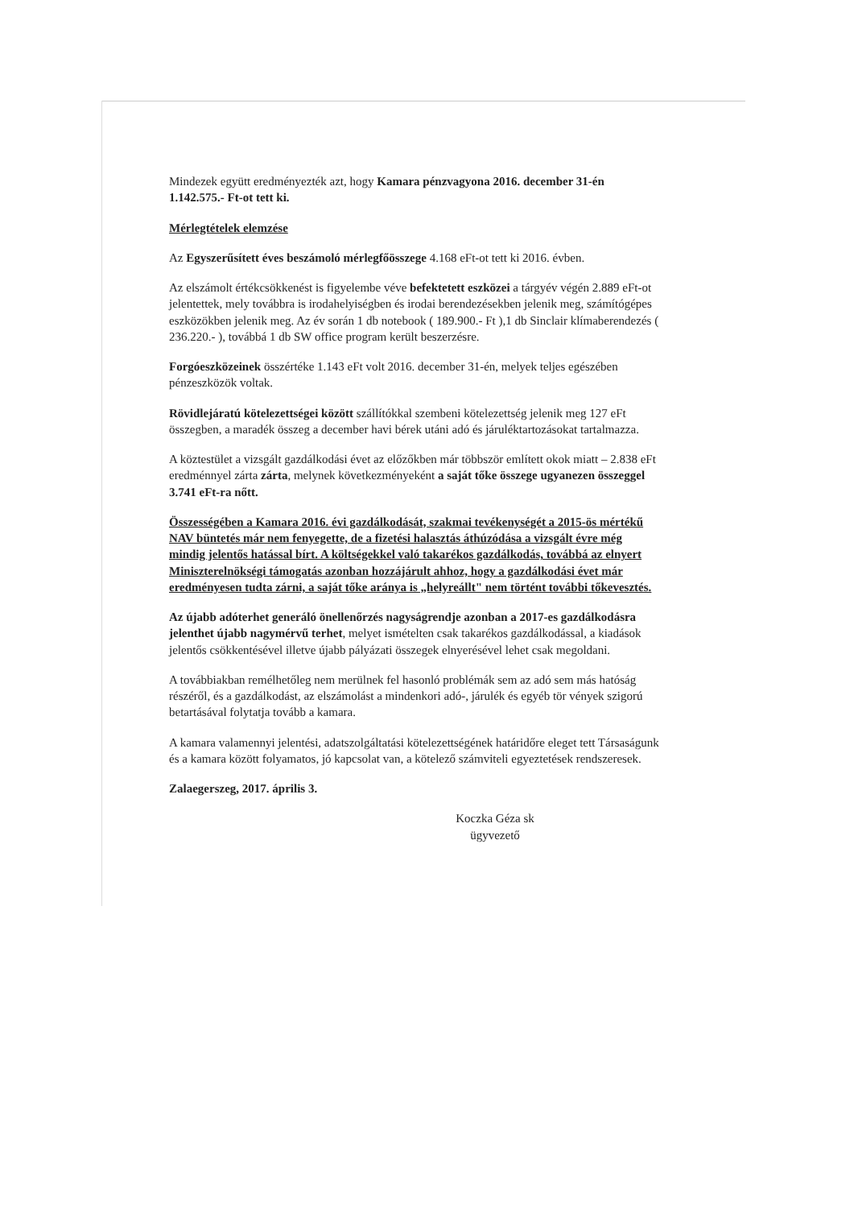Mindezek együtt eredményezték azt, hogy Kamara pénzvagyona 2016. december 31-én 1.142.575.- Ft-ot tett ki.
Mérlegtételek elemzése
Az Egyszerűsített éves beszámoló mérlegfőösszege 4.168 eFt-ot tett ki 2016. évben.
Az elszámolt értékcsökkenést is figyelembe véve befektetett eszközei a tárgyév végén 2.889 eFt-ot jelentettek, mely továbbra is irodahelyiségben és irodai berendezésekben jelenik meg, számítógépes eszközökben jelenik meg. Az év során 1 db notebook ( 189.900.- Ft ),1 db Sinclair klímaberendezés ( 236.220.- ), továbbá 1 db SW office program került beszerzésre.
Forgóeszközeinek összértéke 1.143 eFt volt 2016. december 31-én, melyek teljes egészében pénzeszközök voltak.
Rövidlejáratú kötelezettségei között szállítókkal szembeni kötelezettség jelenik meg 127 eFt összegben, a maradék összeg a december havi bérek utáni adó és járuléktartozásokat tartalmazza.
A köztestület a vizsgált gazdálkodási évet az előzőkben már többször említett okok miatt – 2.838 eFt eredménnyel zárta zárta, melynek következményeként a saját tőke összege ugyanezen összeggel 3.741 eFt-ra nőtt.
Összességében a Kamara 2016. évi gazdálkodását, szakmai tevékenységét a 2015-ös mértékű NAV büntetés már nem fenyegette, de a fizetési halasztás áthúzódása a vizsgált évre még mindig jelentős hatással bírt. A költségekkel való takarékos gazdálkodás, továbbá az elnyert Miniszterelnökségi támogatás azonban hozzájárult ahhoz, hogy a gazdálkodási évet már eredményesen tudta zárni, a saját tőke aránya is „helyreállt" nem történt további tőkevesztés.
Az újabb adóterhet generáló önellenőrzés nagyságrendje azonban a 2017-es gazdálkodásra jelenthet újabb nagymérvű terhet, melyet ismételten csak takarékos gazdálkodással, a kiadások jelentős csökkentésével illetve újabb pályázati összegek elnyerésével lehet csak megoldani.
A továbbiakban remélhetőleg nem merülnek fel hasonló problémák sem az adó sem más hatóság részéről, és a gazdálkodást, az elszámolást a mindenkori adó-, járulék és egyéb tör vények szigorú betartásával folytatja tovább a kamara.
A kamara valamennyi jelentési, adatszolgáltatási kötelezettségének határidőre eleget tett Társaságunk és a kamara között folyamatos, jó kapcsolat van, a kötelező számviteli egyeztetések rendszeresek.
Zalaegerszeg, 2017. április 3.
Koczka Géza sk
ügyvezető